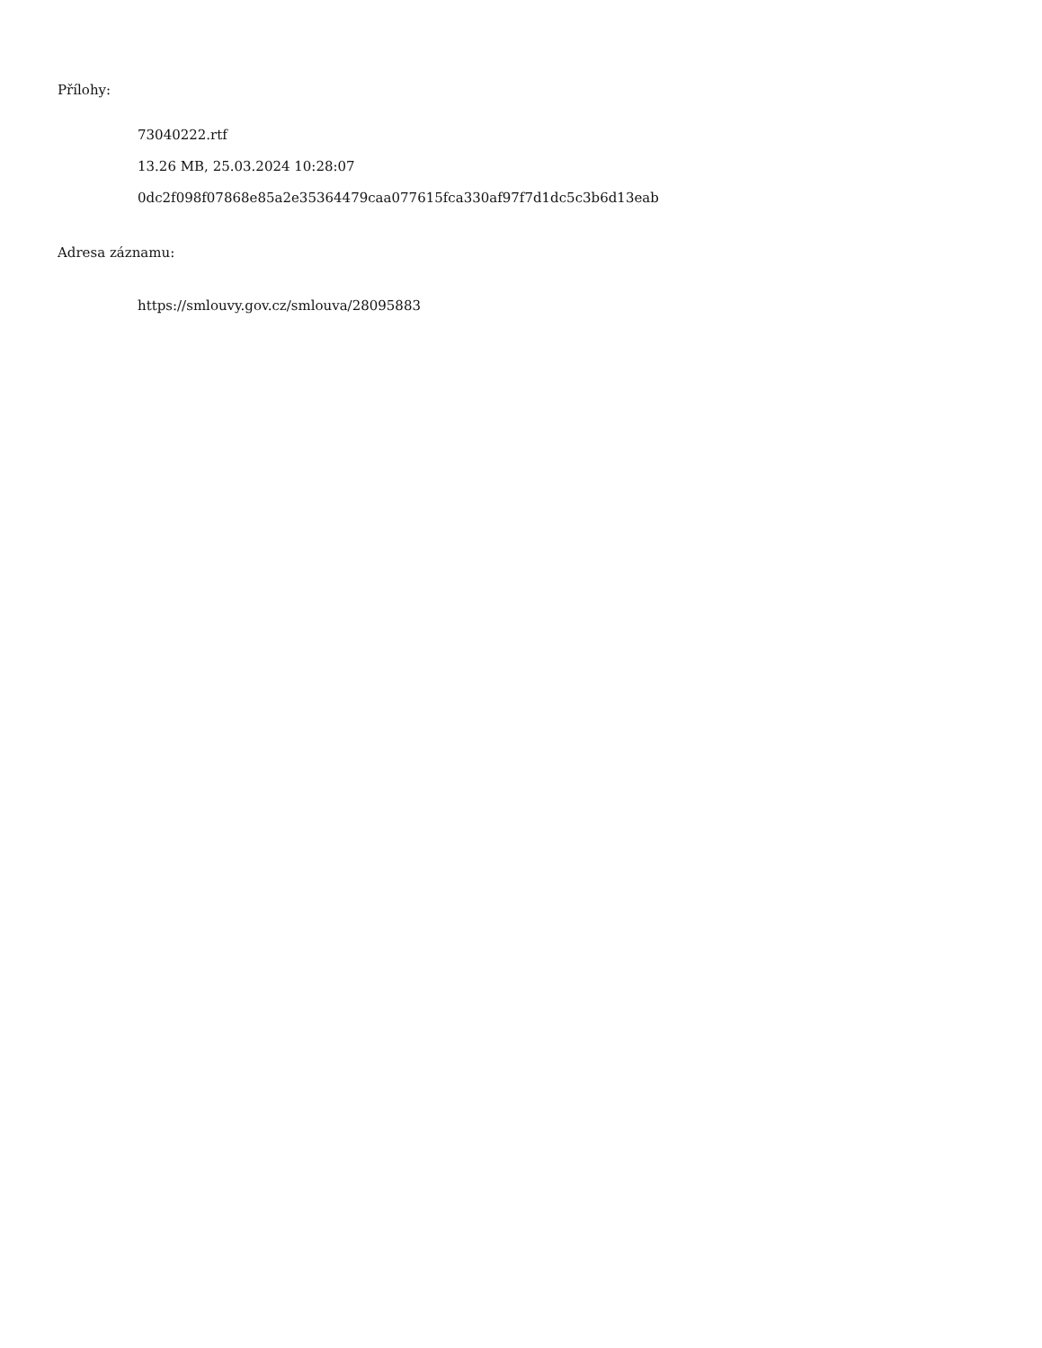Přílohy:
73040222.rtf
13.26 MB, 25.03.2024 10:28:07
0dc2f098f07868e85a2e35364479caa077615fca330af97f7d1dc5c3b6d13eab
Adresa záznamu:
https://smlouvy.gov.cz/smlouva/28095883